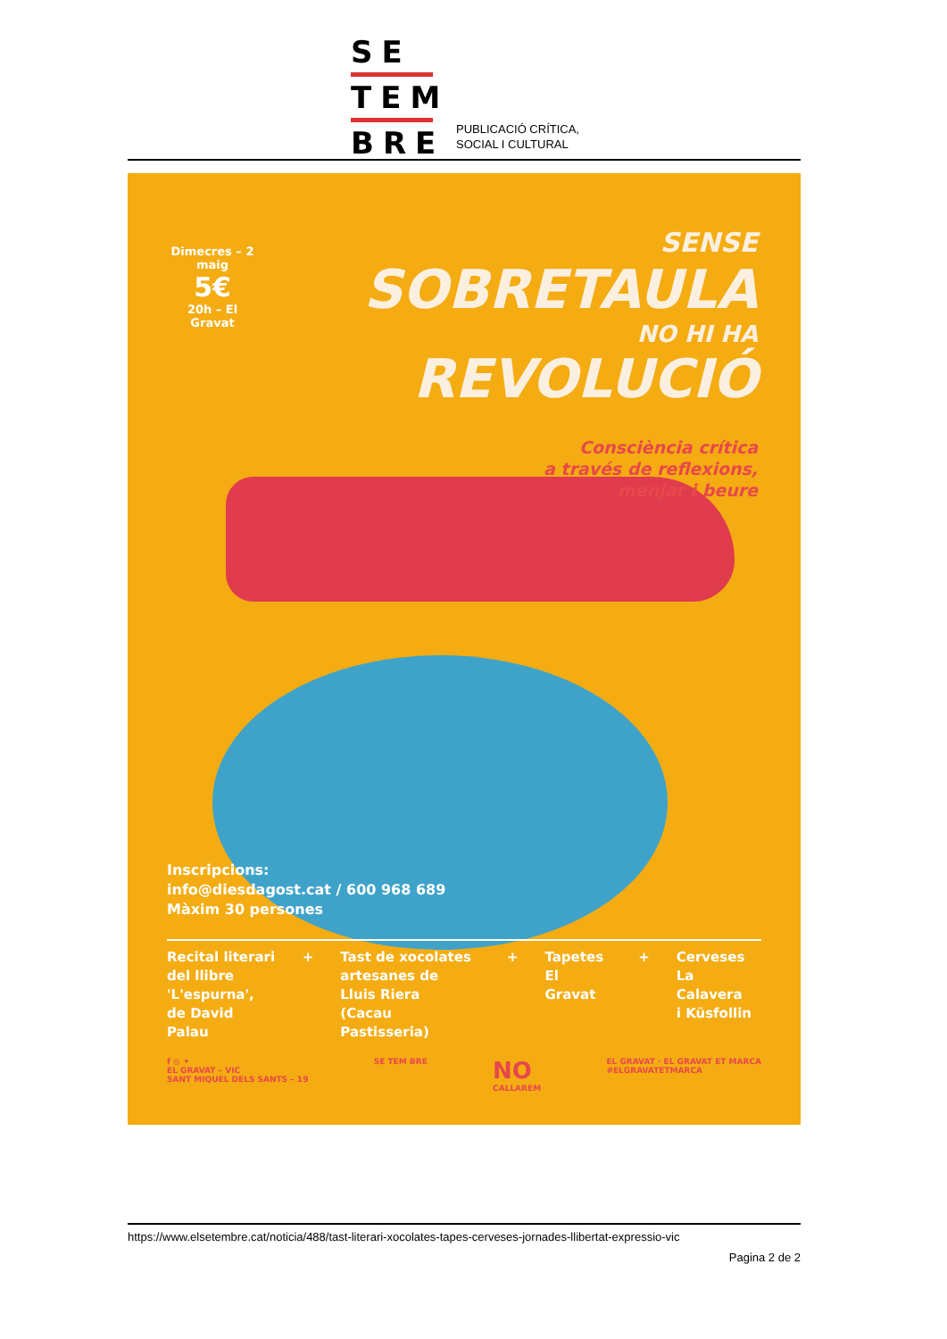SE
TEM
BRE
PUBLICACIÓ CRÍTICA,
SOCIAL I CULTURAL
Dimecres – 2 maig
5€
20h – El Gravat
SENSE
SOBRETAULA
NO HI HA
REVOLUCIÓ
Consciència crítica
a través de reflexions,
menjar i beure
Inscripcions:
info@diesdagost.cat / 600 968 689
Màxim 30 persones
Recital literari
del llibre
'L'espurna',
de David Palau
+ Tast de xocolates
artesanes de
Lluis Riera
(Cacau Pastisseria)
+ Tapetes
El Gravat
+ Cerveses
La Calavera
i Küsfollin
f ◎ ✦
EL GRAVAT – VIC
SANT MIQUEL DELS SANTS – 19
SE TEM BRE
NO
CALLAREM
EL GRAVAT · EL GRAVAT ET MARCA
#ELGRAVATETMARCA
https://www.elsetembre.cat/noticia/488/tast-literari-xocolates-tapes-cerveses-jornades-llibertat-expressio-vic
Pagina 2 de 2